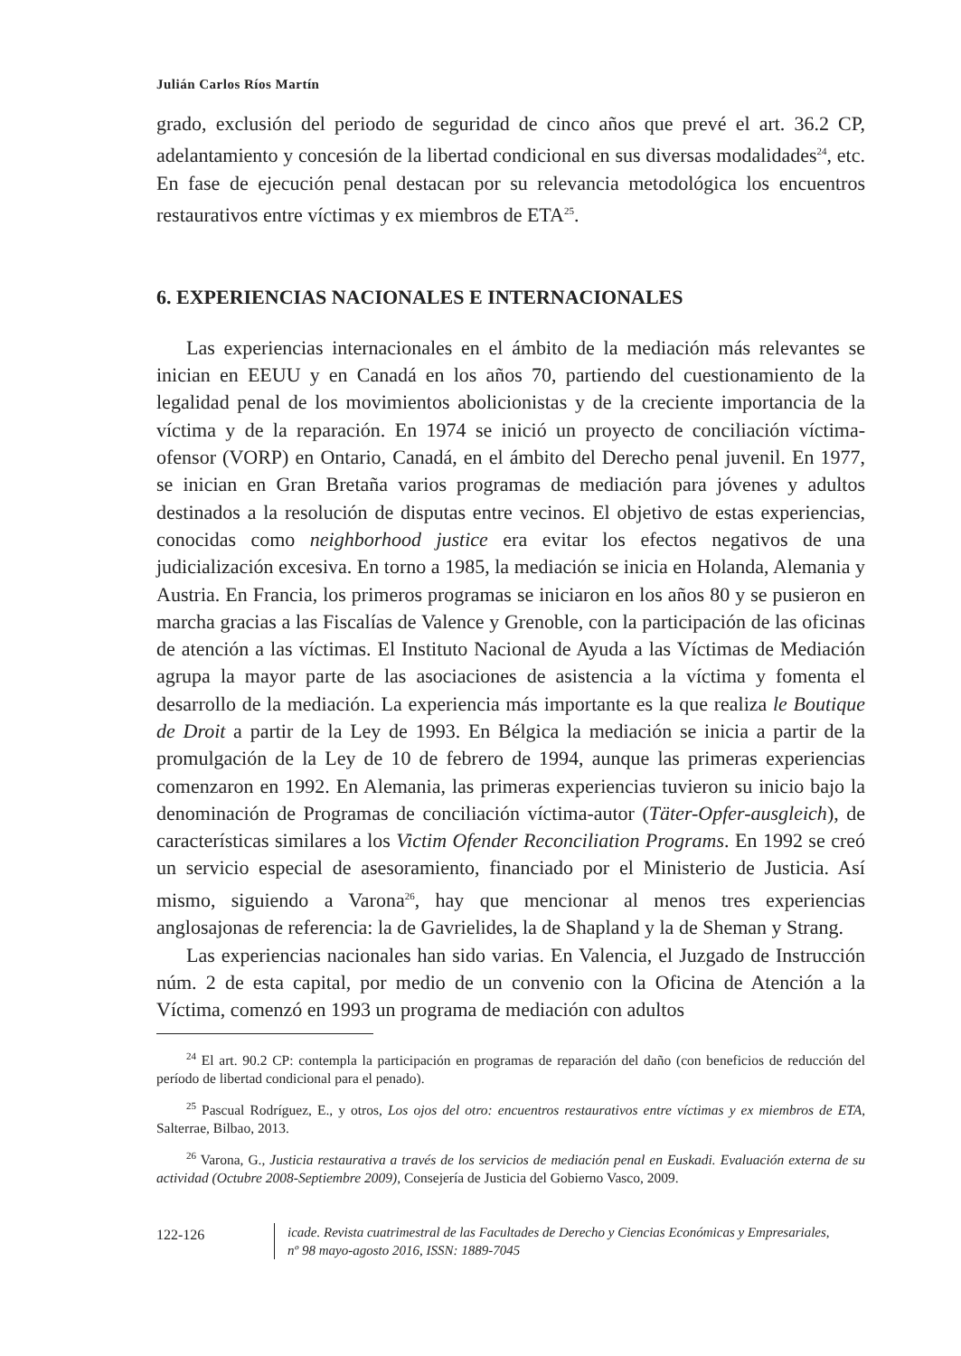Julián Carlos Ríos Martín
grado, exclusión del periodo de seguridad de cinco años que prevé el art. 36.2 CP, adelantamiento y concesión de la libertad condicional en sus diversas modalidades<sup>24</sup>, etc. En fase de ejecución penal destacan por su relevancia metodológica los encuentros restaurativos entre víctimas y ex miembros de ETA<sup>25</sup>.
6. EXPERIENCIAS NACIONALES E INTERNACIONALES
Las experiencias internacionales en el ámbito de la mediación más relevantes se inician en EEUU y en Canadá en los años 70, partiendo del cuestionamiento de la legalidad penal de los movimientos abolicionistas y de la creciente importancia de la víctima y de la reparación. En 1974 se inició un proyecto de conciliación víctima-ofensor (VORP) en Ontario, Canadá, en el ámbito del Derecho penal juvenil. En 1977, se inician en Gran Bretaña varios programas de mediación para jóvenes y adultos destinados a la resolución de disputas entre vecinos. El objetivo de estas experiencias, conocidas como neighborhood justice era evitar los efectos negativos de una judicialización excesiva. En torno a 1985, la mediación se inicia en Holanda, Alemania y Austria. En Francia, los primeros programas se iniciaron en los años 80 y se pusieron en marcha gracias a las Fiscalías de Valence y Grenoble, con la participación de las oficinas de atención a las víctimas. El Instituto Nacional de Ayuda a las Víctimas de Mediación agrupa la mayor parte de las asociaciones de asistencia a la víctima y fomenta el desarrollo de la mediación. La experiencia más importante es la que realiza le Boutique de Droit a partir de la Ley de 1993. En Bélgica la mediación se inicia a partir de la promulgación de la Ley de 10 de febrero de 1994, aunque las primeras experiencias comenzaron en 1992. En Alemania, las primeras experiencias tuvieron su inicio bajo la denominación de Programas de conciliación víctima-autor (Täter-Opfer-ausgleich), de características similares a los Victim Ofender Reconciliation Programs. En 1992 se creó un servicio especial de asesoramiento, financiado por el Ministerio de Justicia. Así mismo, siguiendo a Varona<sup>26</sup>, hay que mencionar al menos tres experiencias anglosajonas de referencia: la de Gavrielides, la de Shapland y la de Sheman y Strang.
Las experiencias nacionales han sido varias. En Valencia, el Juzgado de Instrucción núm. 2 de esta capital, por medio de un convenio con la Oficina de Atención a la Víctima, comenzó en 1993 un programa de mediación con adultos
<sup>24</sup> El art. 90.2 CP: contempla la participación en programas de reparación del daño (con beneficios de reducción del período de libertad condicional para el penado).
<sup>25</sup> Pascual Rodríguez, E., y otros, Los ojos del otro: encuentros restaurativos entre víctimas y ex miembros de ETA, Salterrae, Bilbao, 2013.
<sup>26</sup> Varona, G., Justicia restaurativa a través de los servicios de mediación penal en Euskadi. Evaluación externa de su actividad (Octubre 2008-Septiembre 2009), Consejería de Justicia del Gobierno Vasco, 2009.
122-126
icade. Revista cuatrimestral de las Facultades de Derecho y Ciencias Económicas y Empresariales,
nº 98 mayo-agosto 2016, ISSN: 1889-7045